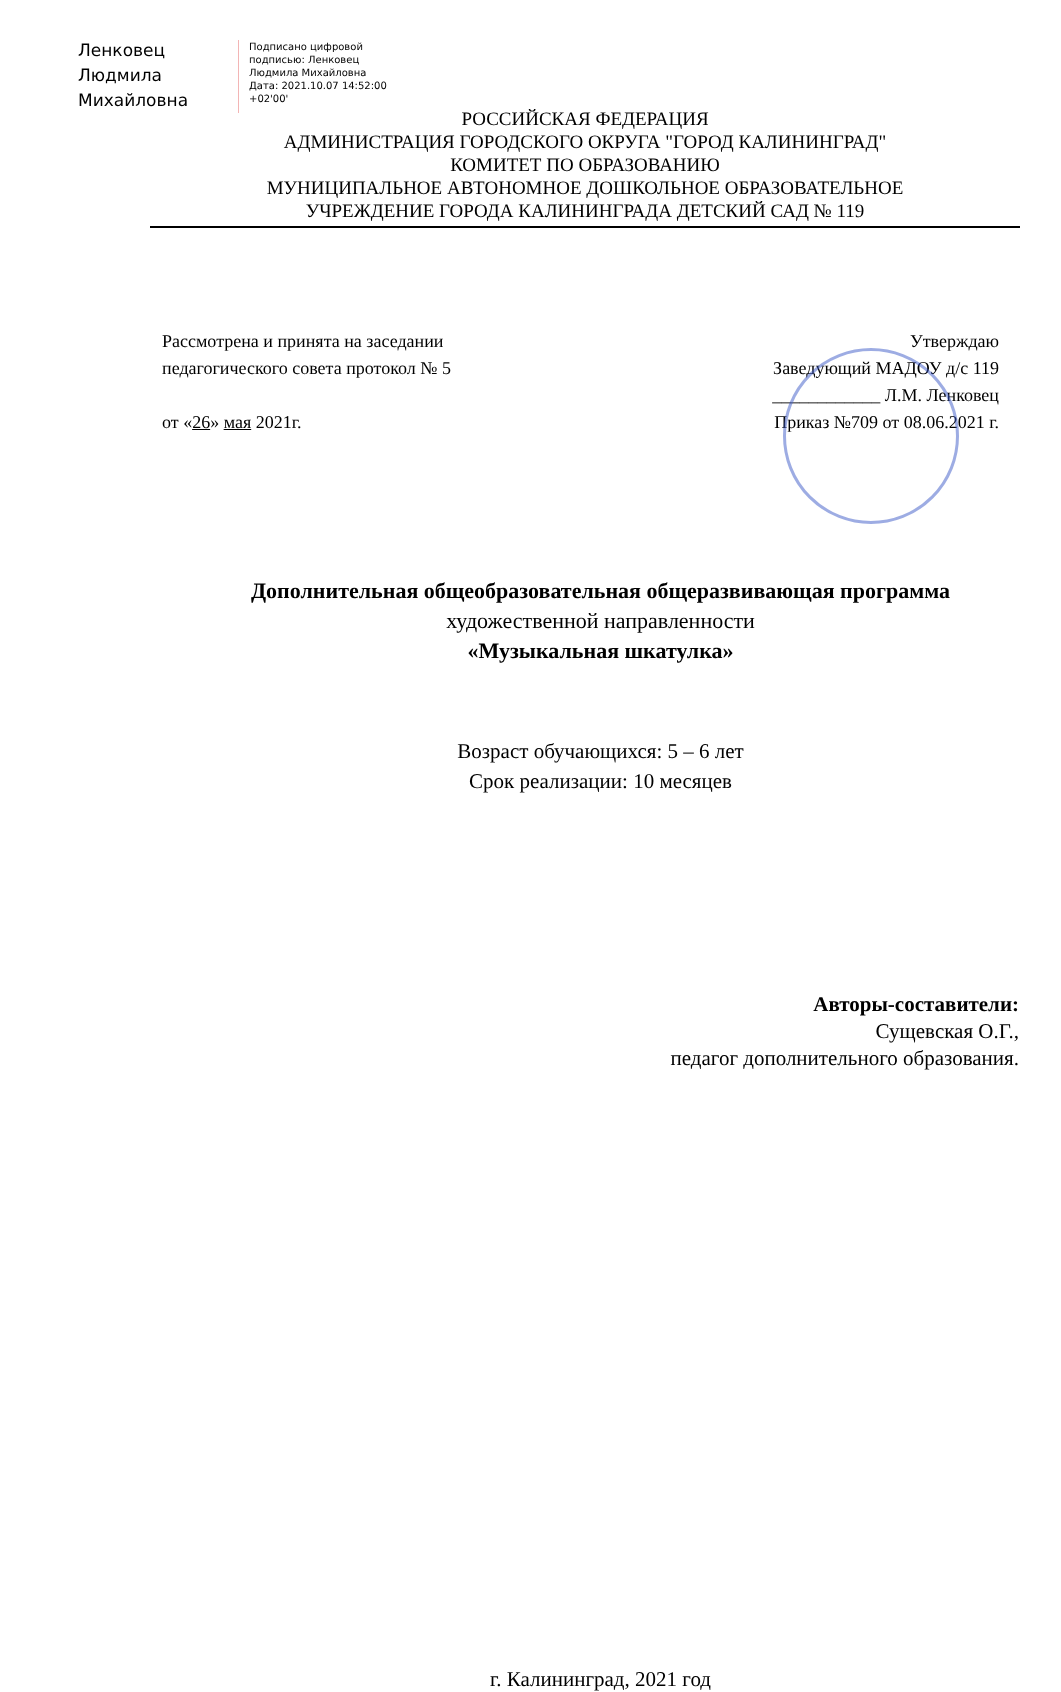Ленковец
Людмила
Михайловна
Подписано цифровой
подписью: Ленковец
Людмила Михайловна
Дата: 2021.10.07 14:52:00
+02'00'
РОССИЙСКАЯ ФЕДЕРАЦИЯ
АДМИНИСТРАЦИЯ ГОРОДСКОГО ОКРУГА "ГОРОД КАЛИНИНГРАД"
КОМИТЕТ ПО ОБРАЗОВАНИЮ
МУНИЦИПАЛЬНОЕ АВТОНОМНОЕ ДОШКОЛЬНОЕ ОБРАЗОВАТЕЛЬНОЕ
УЧРЕЖДЕНИЕ ГОРОДА КАЛИНИНГРАДА ДЕТСКИЙ САД № 119
Рассмотрена и принята на заседании
педагогического совета протокол № 5
от «26» мая 2021г.
Утверждаю
Заведующий МАДОУ д/с 119
____________ Л.М. Ленковец
Приказ №709 от 08.06.2021 г.
Дополнительная общеобразовательная общеразвивающая программа
художественной направленности
«Музыкальная шкатулка»
Возраст обучающихся: 5 – 6 лет
Срок реализации: 10 месяцев
Авторы-составители:
Сущевская О.Г.,
педагог дополнительного образования.
г. Калининград, 2021 год